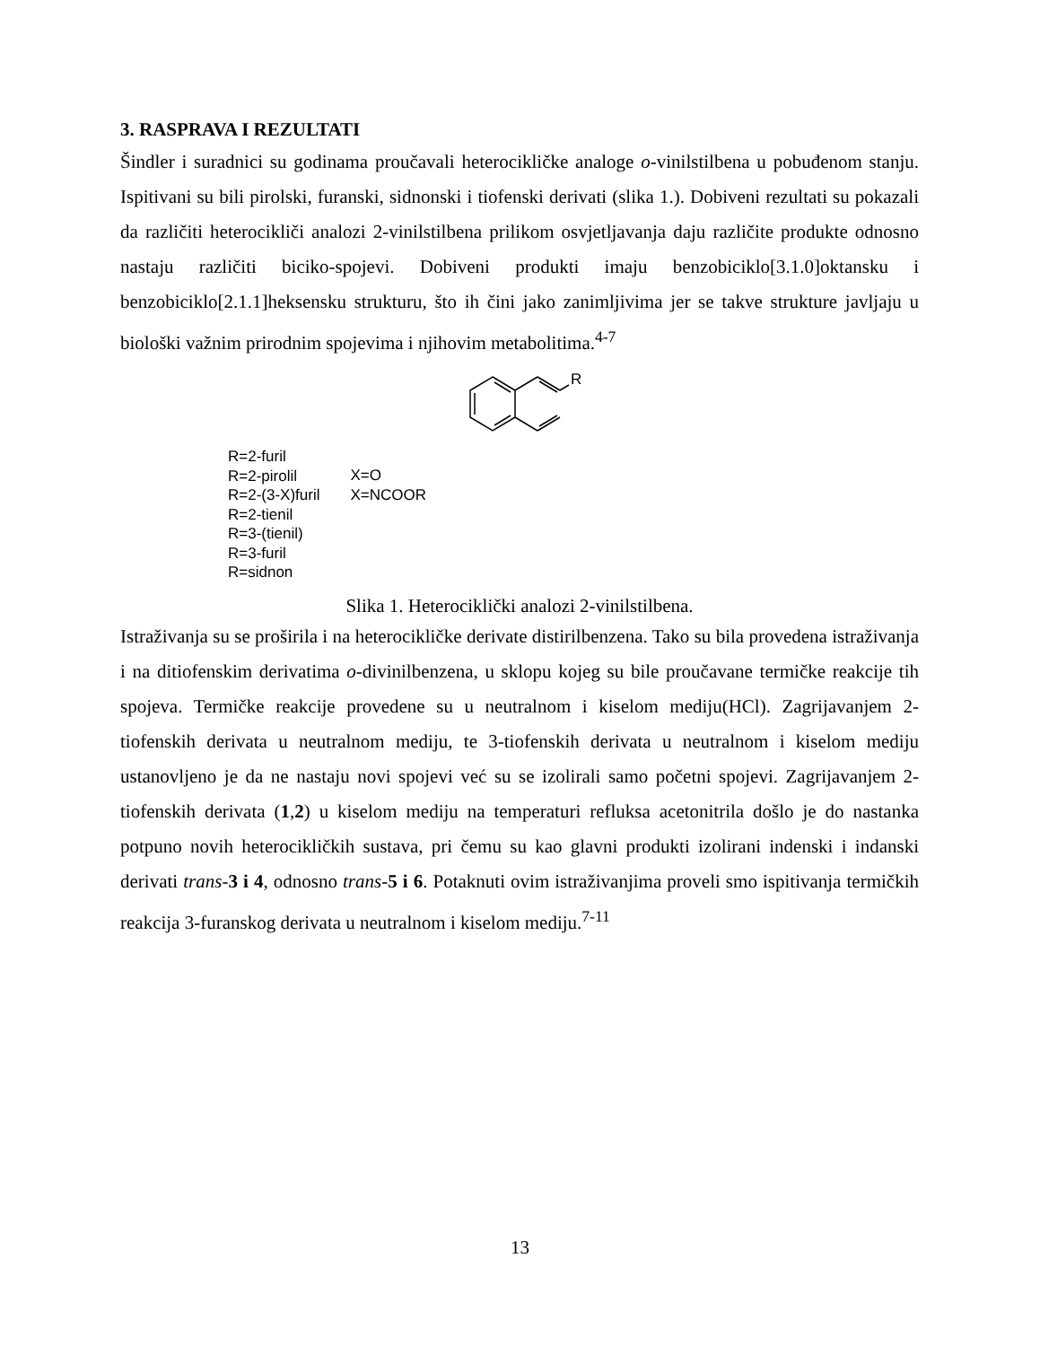3. RASPRAVA I REZULTATI
Šindler i suradnici su godinama proučavali heterocikličke analoge o-vinilstilbena u pobuđenom stanju. Ispitivani su bili pirolski, furanski, sidnonski i tiofenski derivati (slika 1.). Dobiveni rezultati su pokazali da različiti heterocikliči analozi 2-vinilstilbena prilikom osvjetljavanja daju različite produkte odnosno nastaju različiti biciko-spojevi. Dobiveni produkti imaju benzobiciklo[3.1.0]oktansku i benzobiciklo[2.1.1]heksensku strukturu, što ih čini jako zanimljivima jer se takve strukture javljaju u biološki važnim prirodnim spojevima i njihovim metabolitima.<sup>4-7</sup>
R
R=2-furil
R=2-pirolil
R=2-(3-X)furil
R=2-tienil
R=3-(tienil)
R=3-furil
R=sidnon
X=O
X=NCOOR
Slika 1. Heterociklički analozi 2-vinilstilbena.
Istraživanja su se proširila i na heterocikličke derivate distirilbenzena. Tako su bila provedena istraživanja i na ditiofenskim derivatima o-divinilbenzena, u sklopu kojeg su bile proučavane termičke reakcije tih spojeva. Termičke reakcije provedene su u neutralnom i kiselom mediju(HCl). Zagrijavanjem 2-tiofenskih derivata u neutralnom mediju, te 3-tiofenskih derivata u neutralnom i kiselom mediju ustanovljeno je da ne nastaju novi spojevi već su se izolirali samo početni spojevi. Zagrijavanjem 2-tiofenskih derivata (1,2) u kiselom mediju na temperaturi refluksa acetonitrila došlo je do nastanka potpuno novih heterocikličkih sustava, pri čemu su kao glavni produkti izolirani indenski i indanski derivati trans-3 i 4, odnosno trans-5 i 6. Potaknuti ovim istraživanjima proveli smo ispitivanja termičkih reakcija 3-furanskog derivata u neutralnom i kiselom mediju.<sup>7-11</sup>
13